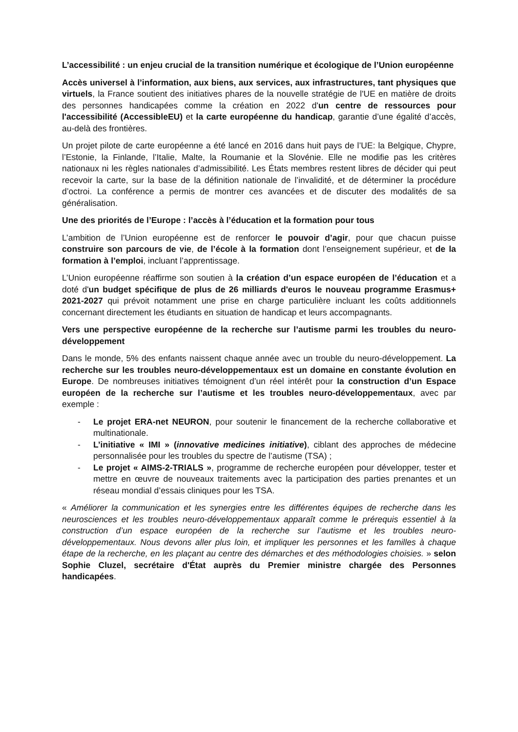L’accessibilité : un enjeu crucial de la transition numérique et écologique de l’Union européenne
Accès universel à l’information, aux biens, aux services, aux infrastructures, tant physiques que virtuels, la France soutient des initiatives phares de la nouvelle stratégie de l'UE en matière de droits des personnes handicapées comme la création en 2022 d'un centre de ressources pour l'accessibilité (AccessibleEU) et la carte européenne du handicap, garantie d’une égalité d’accès, au-delà des frontières.
Un projet pilote de carte européenne a été lancé en 2016 dans huit pays de l’UE: la Belgique, Chypre, l’Estonie, la Finlande, l’Italie, Malte, la Roumanie et la Slovénie. Elle ne modifie pas les critères nationaux ni les règles nationales d’admissibilité. Les États membres restent libres de décider qui peut recevoir la carte, sur la base de la définition nationale de l’invalidité, et de déterminer la procédure d’octroi. La conférence a permis de montrer ces avancées et de discuter des modalités de sa généralisation.
Une des priorités de l’Europe : l’accès à l’éducation et la formation pour tous
L’ambition de l’Union européenne est de renforcer le pouvoir d’agir, pour que chacun puisse construire son parcours de vie, de l’école à la formation dont l’enseignement supérieur, et de la formation à l’emploi, incluant l’apprentissage.
L’Union européenne réaffirme son soutien à la création d’un espace européen de l’éducation et a doté d'un budget spécifique de plus de 26 milliards d'euros le nouveau programme Erasmus+ 2021-2027 qui prévoit notamment une prise en charge particulière incluant les coûts additionnels concernant directement les étudiants en situation de handicap et leurs accompagnants.
Vers une perspective européenne de la recherche sur l’autisme parmi les troubles du neuro-développement
Dans le monde, 5% des enfants naissent chaque année avec un trouble du neuro-développement. La recherche sur les troubles neuro-développementaux est un domaine en constante évolution en Europe. De nombreuses initiatives témoignent d’un réel intérêt pour la construction d’un Espace européen de la recherche sur l’autisme et les troubles neuro-développementaux, avec par exemple :
- Le projet ERA-net NEURON, pour soutenir le financement de la recherche collaborative et multinationale.
- L’initiative « IMI » (innovative medicines initiative), ciblant des approches de médecine personnalisée pour les troubles du spectre de l’autisme (TSA) ;
- Le projet « AIMS-2-TRIALS », programme de recherche européen pour développer, tester et mettre en œuvre de nouveaux traitements avec la participation des parties prenantes et un réseau mondial d’essais cliniques pour les TSA.
« Améliorer la communication et les synergies entre les différentes équipes de recherche dans les neurosciences et les troubles neuro-développementaux apparaît comme le prérequis essentiel à la construction d’un espace européen de la recherche sur l’autisme et les troubles neuro-développementaux. Nous devons aller plus loin, et impliquer les personnes et les familles à chaque étape de la recherche, en les plaçant au centre des démarches et des méthodologies choisies. » selon Sophie Cluzel, secrétaire d'État auprès du Premier ministre chargée des Personnes handicapées.